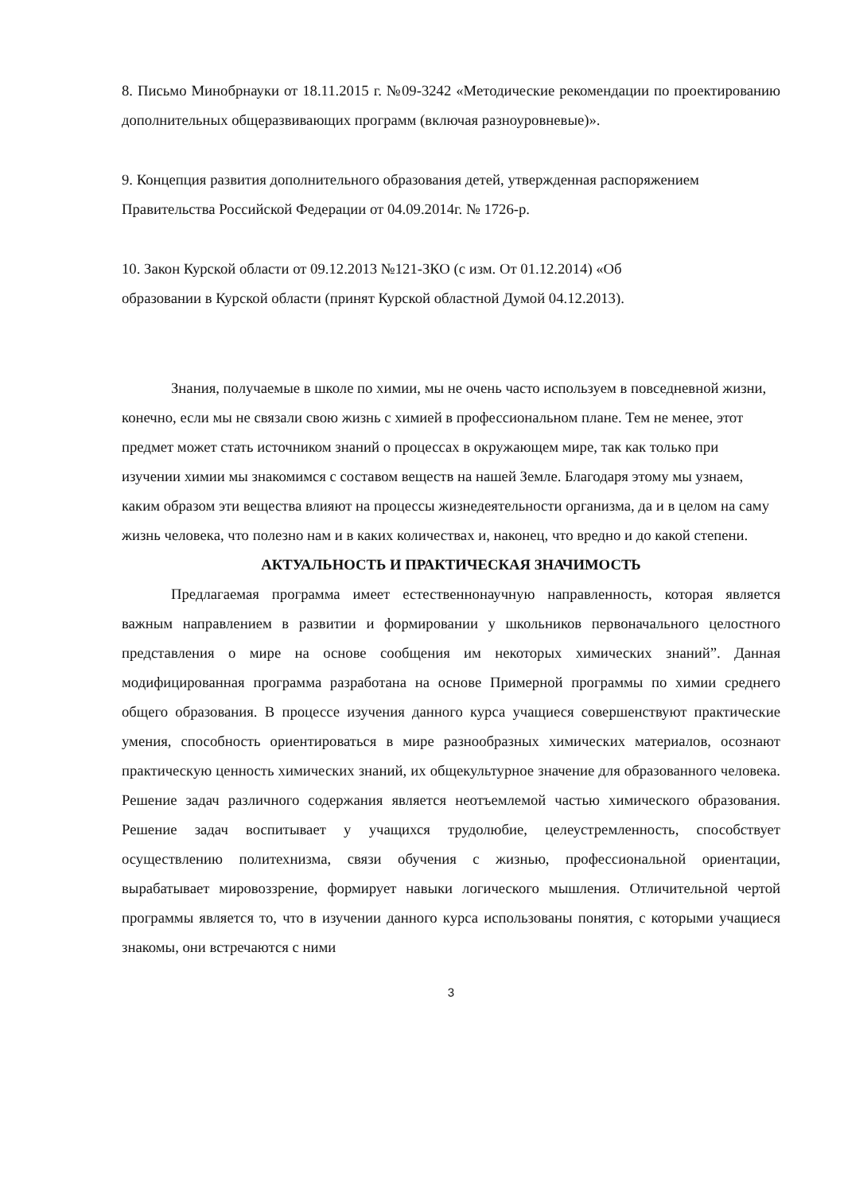8. Письмо Минобрнауки от 18.11.2015 г. №09-3242 «Методические рекомендации по проектированию дополнительных общеразвивающих программ (включая разноуровневые)».
9. Концепция развития дополнительного образования детей, утвержденная распоряжением Правительства Российской Федерации от 04.09.2014г. № 1726-р.
10. Закон Курской области от 09.12.2013 №121-ЗКО (с изм. От 01.12.2014) «Об
образовании в Курской области (принят Курской областной Думой 04.12.2013).
Знания, получаемые в школе по химии, мы не очень часто используем в повседневной жизни, конечно, если мы не связали свою жизнь с химией в профессиональном плане. Тем не менее, этот предмет может стать источником знаний о процессах в окружающем мире, так как только при изучении химии мы знакомимся с составом веществ на нашей Земле. Благодаря этому мы узнаем, каким образом эти вещества влияют на процессы жизнедеятельности организма, да и в целом на саму жизнь человека, что полезно нам и в каких количествах и, наконец, что вредно и до какой степени.
АКТУАЛЬНОСТЬ И ПРАКТИЧЕСКАЯ ЗНАЧИМОСТЬ
Предлагаемая программа имеет естественнонаучную направленность, которая является важным направлением в развитии и формировании у школьников первоначального целостного представления о мире на основе сообщения им некоторых химических знаний”. Данная модифицированная программа разработана на основе Примерной программы по химии среднего общего образования. В процессе изучения данного курса учащиеся совершенствуют практические умения, способность ориентироваться в мире разнообразных химических материалов, осознают практическую ценность химических знаний, их общекультурное значение для образованного человека. Решение задач различного содержания является неотъемлемой частью химического образования. Решение задач воспитывает у учащихся трудолюбие, целеустремленность, способствует осуществлению политехнизма, связи обучения с жизнью, профессиональной ориентации, вырабатывает мировоззрение, формирует навыки логического мышления. Отличительной чертой программы является то, что в изучении данного курса использованы понятия, с которыми учащиеся знакомы, они встречаются с ними
3